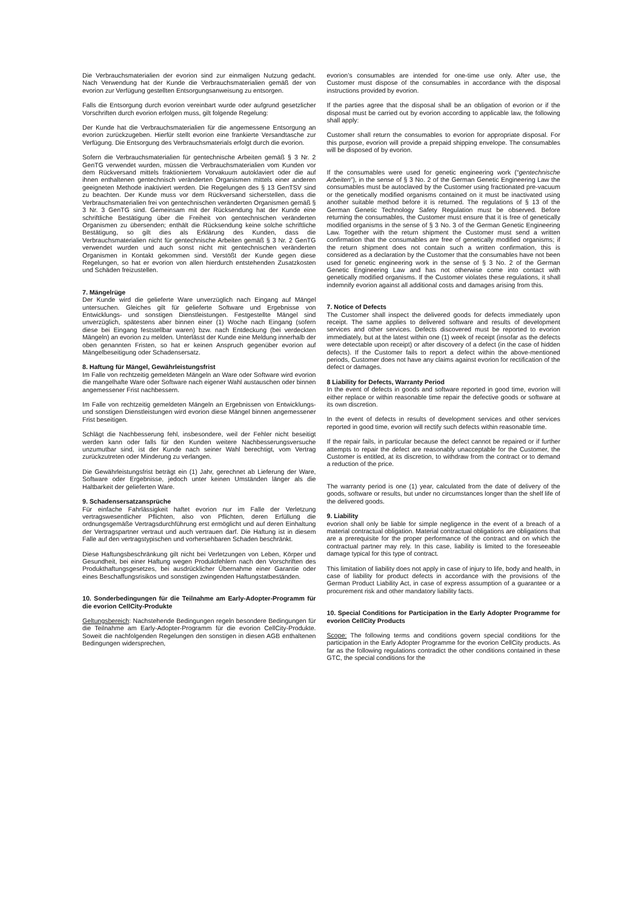Die Verbrauchsmaterialien der evorion sind zur einmaligen Nutzung gedacht. Nach Verwendung hat der Kunde die Verbrauchsmaterialien gemäß der von evorion zur Verfügung gestellten Entsorgungsanweisung zu entsorgen.
Falls die Entsorgung durch evorion vereinbart wurde oder aufgrund gesetzlicher Vorschriften durch evorion erfolgen muss, gilt folgende Regelung:
Der Kunde hat die Verbrauchsmaterialien für die angemessene Entsorgung an evorion zurückzugeben. Hierfür stellt evorion eine frankierte Versandtasche zur Verfügung. Die Entsorgung des Verbrauchsmaterials erfolgt durch die evorion.
Sofern die Verbrauchsmaterialien für gentechnische Arbeiten gemäß § 3 Nr. 2 GenTG verwendet wurden, müssen die Verbrauchsmaterialien vom Kunden vor dem Rückversand mittels fraktioniertem Vorvakuum autoklaviert oder die auf ihnen enthaltenen gentechnisch veränderten Organismen mittels einer anderen geeigneten Methode inaktiviert werden. Die Regelungen des § 13 GenTSV sind zu beachten. Der Kunde muss vor dem Rückversand sicherstellen, dass die Verbrauchsmaterialien frei von gentechnischen veränderten Organismen gemäß § 3 Nr. 3 GenTG sind. Gemeinsam mit der Rücksendung hat der Kunde eine schriftliche Bestätigung über die Freiheit von gentechnischen veränderten Organismen zu übersenden; enthält die Rücksendung keine solche schriftliche Bestätigung, so gilt dies als Erklärung des Kunden, dass die Verbrauchsmaterialien nicht für gentechnische Arbeiten gemäß § 3 Nr. 2 GenTG verwendet wurden und auch sonst nicht mit gentechnischen veränderten Organismen in Kontakt gekommen sind. Verstößt der Kunde gegen diese Regelungen, so hat er evorion von allen hierdurch entstehenden Zusatzkosten und Schäden freizustellen.
7. Mängelrüge
Der Kunde wird die gelieferte Ware unverzüglich nach Eingang auf Mängel untersuchen. Gleiches gilt für gelieferte Software und Ergebnisse von Entwicklungs- und sonstigen Dienstleistungen. Festgestellte Mängel sind unverzüglich, spätestens aber binnen einer (1) Woche nach Eingang (sofern diese bei Eingang feststellbar waren) bzw. nach Entdeckung (bei verdeckten Mängeln) an evorion zu melden. Unterlässt der Kunde eine Meldung innerhalb der oben genannten Fristen, so hat er keinen Anspruch gegenüber evorion auf Mängelbeseitigung oder Schadensersatz.
8. Haftung für Mängel, Gewährleistungsfrist
Im Falle von rechtzeitig gemeldeten Mängeln an Ware oder Software wird evorion die mangelhafte Ware oder Software nach eigener Wahl austauschen oder binnen angemessener Frist nachbessern.
Im Falle von rechtzeitig gemeldeten Mängeln an Ergebnissen von Entwicklungs- und sonstigen Dienstleistungen wird evorion diese Mängel binnen angemessener Frist beseitigen.
Schlägt die Nachbesserung fehl, insbesondere, weil der Fehler nicht beseitigt werden kann oder falls für den Kunden weitere Nachbesserungsversuche unzumutbar sind, ist der Kunde nach seiner Wahl berechtigt, vom Vertrag zurückzutreten oder Minderung zu verlangen.
Die Gewährleistungsfrist beträgt ein (1) Jahr, gerechnet ab Lieferung der Ware, Software oder Ergebnisse, jedoch unter keinen Umständen länger als die Haltbarkeit der gelieferten Ware.
9. Schadensersatzansprüche
Für einfache Fahrlässigkeit haftet evorion nur im Falle der Verletzung vertragswesentlicher Pflichten, also von Pflichten, deren Erfüllung die ordnungsgemäße Vertragsdurchführung erst ermöglicht und auf deren Einhaltung der Vertragspartner vertraut und auch vertrauen darf. Die Haftung ist in diesem Falle auf den vertragstypischen und vorhersehbaren Schaden beschränkt.
Diese Haftungsbeschränkung gilt nicht bei Verletzungen von Leben, Körper und Gesundheit, bei einer Haftung wegen Produktfehlern nach den Vorschriften des Produkthaftungsgesetzes, bei ausdrücklicher Übernahme einer Garantie oder eines Beschaffungsrisikos und sonstigen zwingenden Haftungstatbeständen.
10. Sonderbedingungen für die Teilnahme am Early-Adopter-Programm für die evorion CellCity-Produkte
Geltungsbereich: Nachstehende Bedingungen regeln besondere Bedingungen für die Teilnahme am Early-Adopter-Programm für die evorion CellCity-Produkte. Soweit die nachfolgenden Regelungen den sonstigen in diesen AGB enthaltenen Bedingungen widersprechen,
evorion’s consumables are intended for one-time use only. After use, the Customer must dispose of the consumables in accordance with the disposal instructions provided by evorion.
If the parties agree that the disposal shall be an obligation of evorion or if the disposal must be carried out by evorion according to applicable law, the following shall apply:
Customer shall return the consumables to evorion for appropriate disposal. For this purpose, evorion will provide a prepaid shipping envelope. The consumables will be disposed of by evorion.
If the consumables were used for genetic engineering work (“gentechnische Arbeiten”), in the sense of § 3 No. 2 of the German Genetic Engineering Law the consumables must be autoclaved by the Customer using fractionated pre-vacuum or the genetically modified organisms contained on it must be inactivated using another suitable method before it is returned. The regulations of § 13 of the German Genetic Technology Safety Regulation must be observed. Before returning the consumables, the Customer must ensure that it is free of genetically modified organisms in the sense of § 3 No. 3 of the German Genetic Engineering Law. Together with the return shipment the Customer must send a written confirmation that the consumables are free of genetically modified organisms; if the return shipment does not contain such a written confirmation, this is considered as a declaration by the Customer that the consumables have not been used for genetic engineering work in the sense of § 3 No. 2 of the German Genetic Engineering Law and has not otherwise come into contact with genetically modified organisms. If the Customer violates these regulations, it shall indemnify evorion against all additional costs and damages arising from this.
7. Notice of Defects
The Customer shall inspect the delivered goods for defects immediately upon receipt. The same applies to delivered software and results of development services and other services. Defects discovered must be reported to evorion immediately, but at the latest within one (1) week of receipt (insofar as the defects were detectable upon receipt) or after discovery of a defect (in the case of hidden defects). If the Customer fails to report a defect within the above-mentioned periods, Customer does not have any claims against evorion for rectification of the defect or damages.
8 Liability for Defects, Warranty Period
In the event of defects in goods and software reported in good time, evorion will either replace or within reasonable time repair the defective goods or software at its own discretion.
In the event of defects in results of development services and other services reported in good time, evorion will rectify such defects within reasonable time.
If the repair fails, in particular because the defect cannot be repaired or if further attempts to repair the defect are reasonably unacceptable for the Customer, the Customer is entitled, at its discretion, to withdraw from the contract or to demand a reduction of the price.
The warranty period is one (1) year, calculated from the date of delivery of the goods, software or results, but under no circumstances longer than the shelf life of the delivered goods.
9. Liability
evorion shall only be liable for simple negligence in the event of a breach of a material contractual obligation. Material contractual obligations are obligations that are a prerequisite for the proper performance of the contract and on which the contractual partner may rely. In this case, liability is limited to the foreseeable damage typical for this type of contract.
This limitation of liability does not apply in case of injury to life, body and health, in case of liability for product defects in accordance with the provisions of the German Product Liability Act, in case of express assumption of a guarantee or a procurement risk and other mandatory liability facts.
10. Special Conditions for Participation in the Early Adopter Programme for evorion CellCity Products
Scope: The following terms and conditions govern special conditions for the participation in the Early Adopter Programme for the evorion CellCity products. As far as the following regulations contradict the other conditions contained in these GTC, the special conditions for the